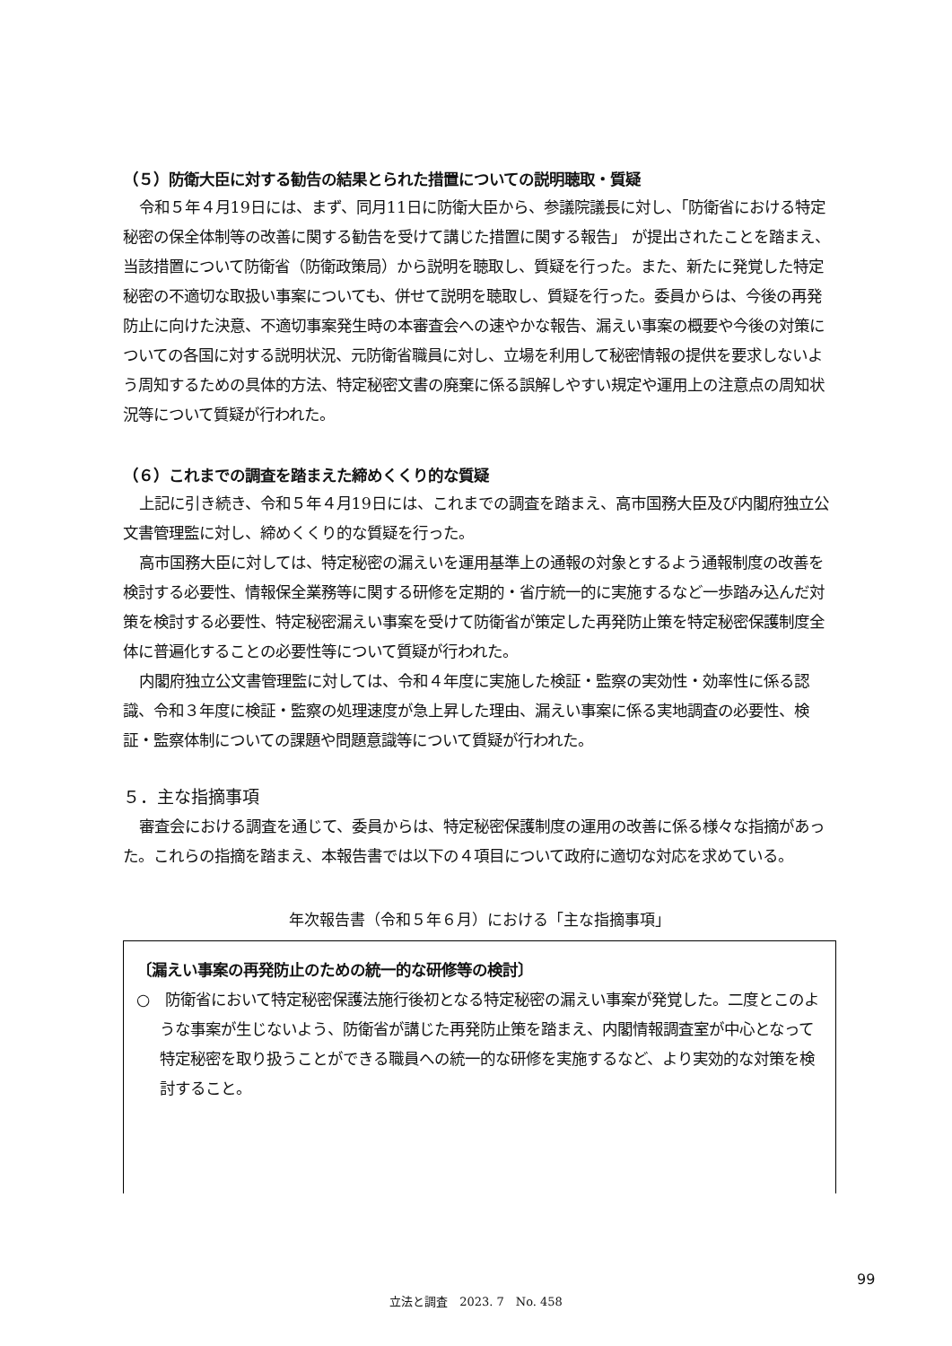（５）防衛大臣に対する勧告の結果とられた措置についての説明聴取・質疑
令和５年４月19日には、まず、同月11日に防衛大臣から、参議院議長に対し、「防衛省における特定秘密の保全体制等の改善に関する勧告を受けて講じた措置に関する報告」 が提出されたことを踏まえ、当該措置について防衛省（防衛政策局）から説明を聴取し、質疑を行った。また、新たに発覚した特定秘密の不適切な取扱い事案についても、併せて説明を聴取し、質疑を行った。委員からは、今後の再発防止に向けた決意、不適切事案発生時の本審査会への速やかな報告、漏えい事案の概要や今後の対策についての各国に対する説明状況、元防衛省職員に対し、立場を利用して秘密情報の提供を要求しないよう周知するための具体的方法、特定秘密文書の廃棄に係る誤解しやすい規定や運用上の注意点の周知状況等について質疑が行われた。
（６）これまでの調査を踏まえた締めくくり的な質疑
上記に引き続き、令和５年４月19日には、これまでの調査を踏まえ、高市国務大臣及び内閣府独立公文書管理監に対し、締めくくり的な質疑を行った。
高市国務大臣に対しては、特定秘密の漏えいを運用基準上の通報の対象とするよう通報制度の改善を検討する必要性、情報保全業務等に関する研修を定期的・省庁統一的に実施するなど一歩踏み込んだ対策を検討する必要性、特定秘密漏えい事案を受けて防衛省が策定した再発防止策を特定秘密保護制度全体に普遍化することの必要性等について質疑が行われた。
内閣府独立公文書管理監に対しては、令和４年度に実施した検証・監察の実効性・効率性に係る認識、令和３年度に検証・監察の処理速度が急上昇した理由、漏えい事案に係る実地調査の必要性、検証・監察体制についての課題や問題意識等について質疑が行われた。
５．主な指摘事項
審査会における調査を通じて、委員からは、特定秘密保護制度の運用の改善に係る様々な指摘があった。これらの指摘を踏まえ、本報告書では以下の４項目について政府に適切な対応を求めている。
年次報告書（令和５年６月）における「主な指摘事項」
〔漏えい事案の再発防止のための統一的な研修等の検討〕
○　防衛省において特定秘密保護法施行後初となる特定秘密の漏えい事案が発覚した。二度とこのような事案が生じないよう、防衛省が講じた再発防止策を踏まえ、内閣情報調査室が中心となって特定秘密を取り扱うことができる職員への統一的な研修を実施するなど、より実効的な対策を検討すること。
99
立法と調査　2023. 7　No. 458